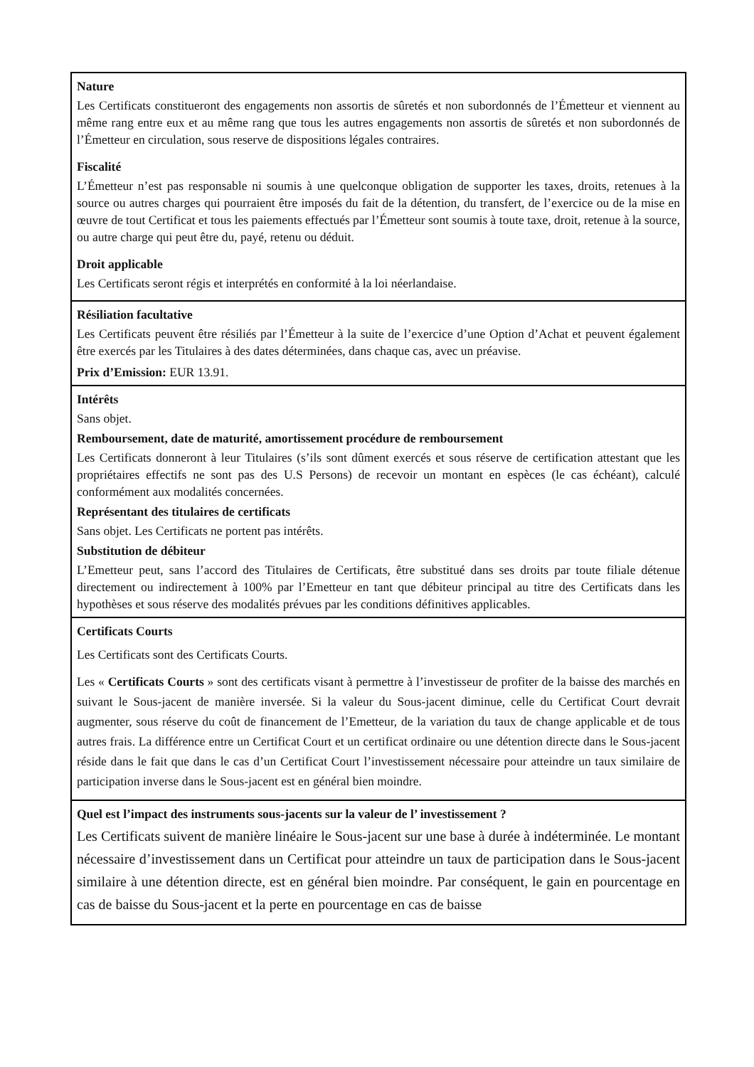Nature
Les Certificats constitueront des engagements non assortis de sûretés et non subordonnés de l’Émetteur et viennent au même rang entre eux et au même rang que tous les autres engagements non assortis de sûretés et non subordonnés de l’Émetteur en circulation, sous reserve de dispositions légales contraires.
Fiscalité
L’Émetteur n’est pas responsable ni soumis à une quelconque obligation de supporter les taxes, droits, retenues à la source ou autres charges qui pourraient être imposés du fait de la détention, du transfert, de l’exercice ou de la mise en œuvre de tout Certificat et tous les paiements effectués par l’Émetteur sont soumis à toute taxe, droit, retenue à la source, ou autre charge qui peut être du, payé, retenu ou déduit.
Droit applicable
Les Certificats seront régis et interprétés en conformité à la loi néerlandaise.
Résiliation facultative
Les Certificats peuvent être résiliés par l’Émetteur à la suite de l’exercice d’une Option d’Achat et peuvent également être exercés par les Titulaires à des dates déterminées, dans chaque cas, avec un préavise.
Prix d’Emission: EUR 13.91.
Intérêts
Sans objet.
Remboursement, date de maturité, amortissement procédure de remboursement
Les Certificats donneront à leur Titulaires (s’ils sont dûment exercés et sous réserve de certification attestant que les propriétaires effectifs ne sont pas des U.S Persons) de recevoir un montant en espèces (le cas échéant), calculé conformément aux modalités concernées.
Représentant des titulaires de certificats
Sans objet. Les Certificats ne portent pas intérêts.
Substitution de débiteur
L’Emetteur peut, sans l’accord des Titulaires de Certificats, être substitué dans ses droits par toute filiale détenue directement ou indirectement à 100% par l’Emetteur en tant que débiteur principal au titre des Certificats dans les hypothèses et sous réserve des modalités prévues par les conditions définitives applicables.
Certificats Courts
Les Certificats sont des Certificats Courts.
Les « Certificats Courts » sont des certificats visant à permettre à l’investisseur de profiter de la baisse des marchés en suivant le Sous-jacent de manière inversée. Si la valeur du Sous-jacent diminue, celle du Certificat Court devrait augmenter, sous réserve du coût de financement de l’Emetteur, de la variation du taux de change applicable et de tous autres frais. La différence entre un Certificat Court et un certificat ordinaire ou une détention directe dans le Sous-jacent réside dans le fait que dans le cas d’un Certificat Court l’investissement nécessaire pour atteindre un taux similaire de participation inverse dans le Sous-jacent est en général bien moindre.
Quel est l’impact des instruments sous-jacents sur la valeur de l’ investissement ?
Les Certificats suivent de manière linéaire le Sous-jacent sur une base à durée à indéterminée. Le montant nécessaire d’investissement dans un Certificat pour atteindre un taux de participation dans le Sous-jacent similaire à une détention directe, est en général bien moindre. Par conséquent, le gain en pourcentage en cas de baisse du Sous-jacent et la perte en pourcentage en cas de baisse